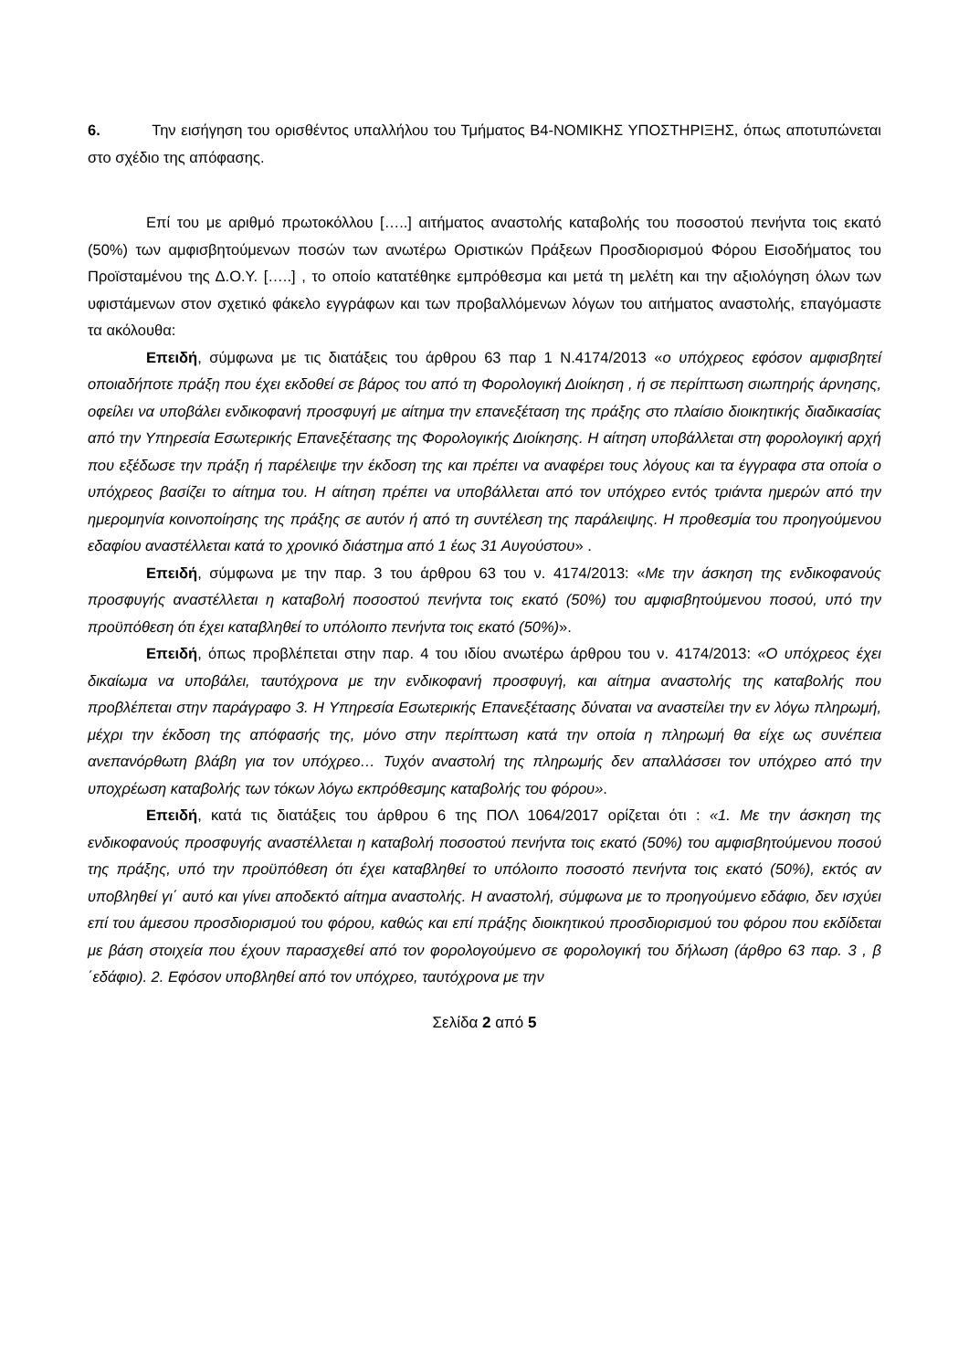6. Την εισήγηση του ορισθέντος υπαλλήλου του Τμήματος Β4-ΝΟΜΙΚΗΣ ΥΠΟΣΤΗΡΙΞΗΣ, όπως αποτυπώνεται στο σχέδιο της απόφασης.
Επί του με αριθμό πρωτοκόλλου […..] αιτήματος αναστολής καταβολής του ποσοστού πενήντα τοις εκατό (50%) των αμφισβητούμενων ποσών των ανωτέρω Οριστικών Πράξεων Προσδιορισμού Φόρου Εισοδήματος του Προϊσταμένου της Δ.Ο.Υ. […..] , το οποίο κατατέθηκε εμπρόθεσμα και μετά τη μελέτη και την αξιολόγηση όλων των υφιστάμενων στον σχετικό φάκελο εγγράφων και των προβαλλόμενων λόγων του αιτήματος αναστολής, επαγόμαστε τα ακόλουθα:
Επειδή, σύμφωνα με τις διατάξεις του άρθρου 63 παρ 1 Ν.4174/2013 «ο υπόχρεος εφόσον αμφισβητεί οποιαδήποτε πράξη που έχει εκδοθεί σε βάρος του από τη Φορολογική Διοίκηση , ή σε περίπτωση σιωπηρής άρνησης, οφείλει να υποβάλει ενδικοφανή προσφυγή με αίτημα την επανεξέταση της πράξης στο πλαίσιο διοικητικής διαδικασίας από την Υπηρεσία Εσωτερικής Επανεξέτασης της Φορολογικής Διοίκησης. Η αίτηση υποβάλλεται στη φορολογική αρχή που εξέδωσε την πράξη ή παρέλειψε την έκδοση της και πρέπει να αναφέρει τους λόγους και τα έγγραφα στα οποία ο υπόχρεος βασίζει το αίτημα του. Η αίτηση πρέπει να υποβάλλεται από τον υπόχρεο εντός τριάντα ημερών από την ημερομηνία κοινοποίησης της πράξης σε αυτόν ή από τη συντέλεση της παράλειψης. Η προθεσμία του προηγούμενου εδαφίου αναστέλλεται κατά το χρονικό διάστημα από 1 έως 31 Αυγούστου» .
Επειδή, σύμφωνα με την παρ. 3 του άρθρου 63 του ν. 4174/2013: «Με την άσκηση της ενδικοφανούς προσφυγής αναστέλλεται η καταβολή ποσοστού πενήντα τοις εκατό (50%) του αμφισβητούμενου ποσού, υπό την προϋπόθεση ότι έχει καταβληθεί το υπόλοιπο πενήντα τοις εκατό (50%)».
Επειδή, όπως προβλέπεται στην παρ. 4 του ιδίου ανωτέρω άρθρου του ν. 4174/2013: «Ο υπόχρεος έχει δικαίωμα να υποβάλει, ταυτόχρονα με την ενδικοφανή προσφυγή, και αίτημα αναστολής της καταβολής που προβλέπεται στην παράγραφο 3. Η Υπηρεσία Εσωτερικής Επανεξέτασης δύναται να αναστείλει την εν λόγω πληρωμή, μέχρι την έκδοση της απόφασής της, μόνο στην περίπτωση κατά την οποία η πληρωμή θα είχε ως συνέπεια ανεπανόρθωτη βλάβη για τον υπόχρεο… Τυχόν αναστολή της πληρωμής δεν απαλλάσσει τον υπόχρεο από την υποχρέωση καταβολής των τόκων λόγω εκπρόθεσμης καταβολής του φόρου».
Επειδή, κατά τις διατάξεις του άρθρου 6 της ΠΟΛ 1064/2017 ορίζεται ότι : «1. Με την άσκηση της ενδικοφανούς προσφυγής αναστέλλεται η καταβολή ποσοστού πενήντα τοις εκατό (50%) του αμφισβητούμενου ποσού της πράξης, υπό την προϋπόθεση ότι έχει καταβληθεί το υπόλοιπο ποσοστό πενήντα τοις εκατό (50%), εκτός αν υποβληθεί γι΄ αυτό και γίνει αποδεκτό αίτημα αναστολής. Η αναστολή, σύμφωνα με το προηγούμενο εδάφιο, δεν ισχύει επί του άμεσου προσδιορισμού του φόρου, καθώς και επί πράξης διοικητικού προσδιορισμού του φόρου που εκδίδεται με βάση στοιχεία που έχουν παρασχεθεί από τον φορολογούμενο σε φορολογική του δήλωση (άρθρο 63 παρ. 3 , β ΄εδάφιο). 2. Εφόσον υποβληθεί από τον υπόχρεο, ταυτόχρονα με την
Σελίδα 2 από 5